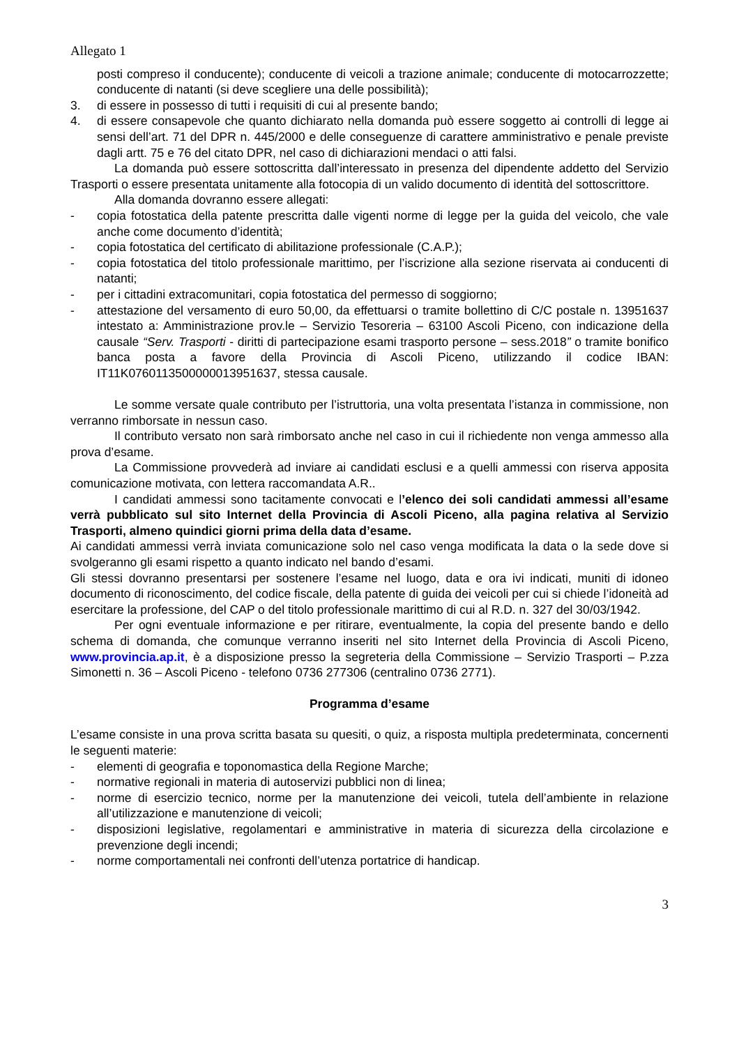Allegato 1
posti compreso il conducente); conducente di veicoli a trazione animale; conducente di motocarrozzette; conducente di natanti (si deve scegliere una delle possibilità);
3. di essere in possesso di tutti i requisiti di cui al presente bando;
4. di essere consapevole che quanto dichiarato nella domanda può essere soggetto ai controlli di legge ai sensi dell’art. 71 del DPR n. 445/2000 e delle conseguenze di carattere amministrativo e penale previste dagli artt. 75 e 76 del citato DPR, nel caso di dichiarazioni mendaci o atti falsi.
La domanda può essere sottoscritta dall’interessato in presenza del dipendente addetto del Servizio Trasporti o essere presentata unitamente alla fotocopia di un valido documento di identità del sottoscrittore.
Alla domanda dovranno essere allegati:
- copia fotostatica della patente prescritta dalle vigenti norme di legge per la guida del veicolo, che vale anche come documento d’identità;
- copia fotostatica del certificato di abilitazione professionale (C.A.P.);
- copia fotostatica del titolo professionale marittimo, per l’iscrizione alla sezione riservata ai conducenti di natanti;
- per i cittadini extracomunitari, copia fotostatica del permesso di soggiorno;
- attestazione del versamento di euro 50,00, da effettuarsi o tramite bollettino di C/C postale n. 13951637 intestato a: Amministrazione prov.le – Servizio Tesoreria – 63100 Ascoli Piceno, con indicazione della causale “Serv. Trasporti - diritti di partecipazione esami trasporto persone – sess.2018” o tramite bonifico banca posta a favore della Provincia di Ascoli Piceno, utilizzando il codice IBAN: IT11K0760113500000013951637, stessa causale.
Le somme versate quale contributo per l’istruttoria, una volta presentata l’istanza in commissione, non verranno rimborsate in nessun caso.
Il contributo versato non sarà rimborsato anche nel caso in cui il richiedente non venga ammesso alla prova d’esame.
La Commissione provvederà ad inviare ai candidati esclusi e a quelli ammessi con riserva apposita comunicazione motivata, con lettera raccomandata A.R..
I candidati ammessi sono tacitamente convocati e l’elenco dei soli candidati ammessi all’esame verrà pubblicato sul sito Internet della Provincia di Ascoli Piceno, alla pagina relativa al Servizio Trasporti, almeno quindici giorni prima della data d’esame.
Ai candidati ammessi verrà inviata comunicazione solo nel caso venga modificata la data o la sede dove si svolgeranno gli esami rispetto a quanto indicato nel bando d’esami.
Gli stessi dovranno presentarsi per sostenere l’esame nel luogo, data e ora ivi indicati, muniti di idoneo documento di riconoscimento, del codice fiscale, della patente di guida dei veicoli per cui si chiede l’idoneità ad esercitare la professione, del CAP o del titolo professionale marittimo di cui al R.D. n. 327 del 30/03/1942.
Per ogni eventuale informazione e per ritirare, eventualmente, la copia del presente bando e dello schema di domanda, che comunque verranno inseriti nel sito Internet della Provincia di Ascoli Piceno, www.provincia.ap.it, è a disposizione presso la segreteria della Commissione – Servizio Trasporti – P.zza Simonetti n. 36 – Ascoli Piceno - telefono 0736 277306 (centralino 0736 2771).
Programma d’esame
L’esame consiste in una prova scritta basata su quesiti, o quiz, a risposta multipla predeterminata, concernenti le seguenti materie:
- elementi di geografia e toponomastica della Regione Marche;
- normative regionali in materia di autoservizi pubblici non di linea;
- norme di esercizio tecnico, norme per la manutenzione dei veicoli, tutela dell’ambiente in relazione all’utilizzazione e manutenzione di veicoli;
- disposizioni legislative, regolamentari e amministrative in materia di sicurezza della circolazione e prevenzione degli incendi;
- norme comportamentali nei confronti dell’utenza portatrice di handicap.
3